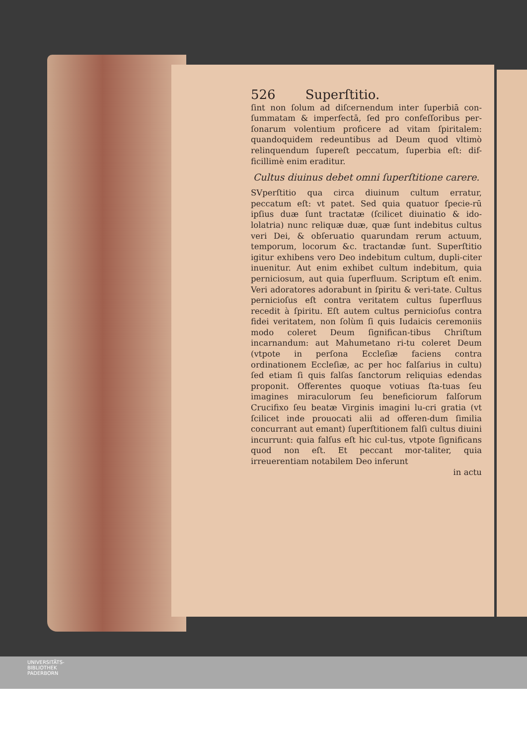526 Superſtitio.
ſint non ſolum ad diſcernendum inter ſuperbiā con-ſummatam & imperfectā, ſed pro confeſſoribus per-ſonarum volentium proficere ad vitam ſpiritalem: quandoquidem redeuntibus ad Deum quod vltimò relinquendum ſupereſt peccatum, ſuperbia eſt: dif-ficillimè enim eraditur.
Cultus diuinus debet omni ſuperſtitione carere.
SVperſtitio qua circa diuinum cultum erratur, peccatum eſt: vt patet. Sed quia quatuor ſpecie-rū ipſius duæ ſunt tractatæ (ſcilicet diuinatio & ido-lolatria) nunc reliquæ duæ, quæ ſunt indebitus cultus veri Dei, & obſeruatio quarundam rerum actuum, temporum, locorum &c. tractandæ ſunt. Superſtitio igitur exhibens vero Deo indebitum cultum, dupli-citer inuenitur. Aut enim exhibet cultum indebitum, quia perniciosum, aut quia ſuperfluum. Scriptum eſt enim. Veri adoratores adorabunt in ſpiritu & veri-tate. Cultus pernicioſus eſt contra veritatem cultus ſuperfluus recedit à ſpiritu. Eſt autem cultus pernicioſus contra fidei veritatem, non ſolùm ſi quis Iudaicis ceremoniis modo coleret Deum ſignifican-tibus Chriſtum incarnandum: aut Mahumetano ri-tu coleret Deum (vtpote in perſona Eccleſiæ faciens contra ordinationem Eccleſiæ, ac per hoc falſarius in cultu) ſed etiam ſi quis falſas ſanctorum reliquias edendas proponit. Offerentes quoque votiuas ſta-tuas ſeu imagines miraculorum ſeu beneficiorum falſorum Crucifixo ſeu beatæ Virginis imagini lu-cri gratia (vt ſcilicet inde prouocati alii ad offeren-dum ſimilia concurrant aut emant) ſuperſtitionem falſi cultus diuini incurrunt: quia falſus eſt hic cul-tus, vtpote ſignificans quod non eſt. Et peccant mor-taliter, quia irreuerentiam notabilem Deo inferunt
in actu
UNIVERSITÄTS-
BIBLIOTHEK
PADERBORN